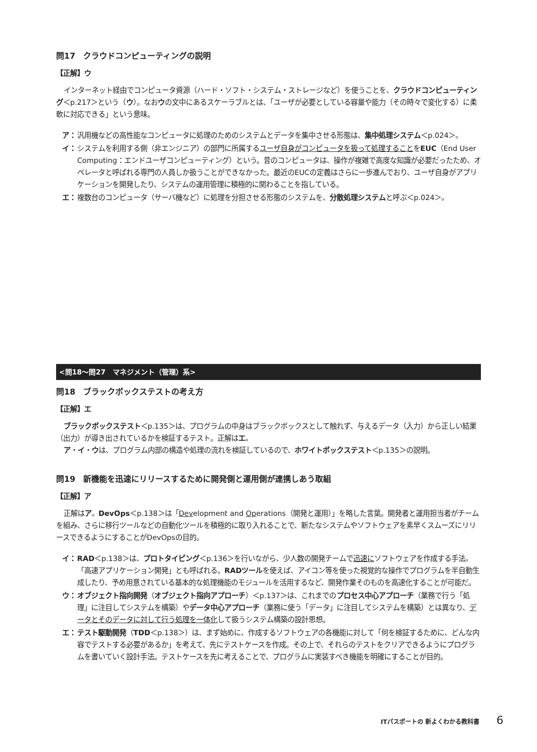問17　クラウドコンピューティングの説明
【正解】ウ
インターネット経由でコンピュータ資源（ハード・ソフト・システム・ストレージなど）を使うことを、クラウドコンピューティング＜p.217＞という（ウ）。なおウの文中にあるスケーラブルとは、「ユーザが必要としている容量や能力（その時々で変化する）に柔軟に対応できる」という意味。
ア： 汎用機などの高性能なコンピュータに処理のためのシステムとデータを集中させる形態は、集中処理システム＜p.024＞。
イ： システムを利用する側（非エンジニア）の部門に所属するユーザ自身がコンピュータを扱って処理することをEUC（End User Computing：エンドユーザコンピューティング）という。昔のコンピュータは、操作が複雑で高度な知識が必要だったため、オペレータと呼ばれる専門の人員しか扱うことができなかった。最近のEUCの定義はさらに一歩進んでおり、ユーザ自身がアプリケーションを開発したり、システムの運用管理に積極的に関わることを指している。
エ： 複数台のコンピュータ（サーバ機など）に処理を分担させる形態のシステムを、分散処理システムと呼ぶ＜p.024＞。
<問18～問27　マネジメント（管理）系>
問18　ブラックボックステストの考え方
【正解】エ
ブラックボックステスト＜p.135＞は、プログラムの中身はブラックボックスとして触れず、与えるデータ（入力）から正しい結果（出力）が導き出されているかを検証するテスト。正解はエ。
ア・イ・ウは、プログラム内部の構造や処理の流れを検証しているので、ホワイトボックステスト＜p.135＞の説明。
問19　新機能を迅速にリリースするために開発側と運用側が連携しあう取組
【正解】ア
正解はア。DevOps＜p.138＞は「Development and Operations（開発と運用）」を略した言葉。開発者と運用担当者がチームを組み、さらに移行ツールなどの自動化ツールを積極的に取り入れることで、新たなシステムやソフトウェアを素早くスムーズにリリースできるようにすることがDevOpsの目的。
イ： RAD＜p.138＞は、プロトタイピング＜p.136＞を行いながら、少人数の開発チームで迅速にソフトウェアを作成する手法。「高速アプリケーション開発」とも呼ばれる。RADツールを使えば、アイコン等を使った視覚的な操作でプログラムを半自動生成したり、予め用意されている基本的な処理機能のモジュールを活用するなど、開発作業そのものを高速化することが可能だ。
ウ： オブジェクト指向開発（オブジェクト指向アプローチ）＜p.137＞は、これまでのプロセス中心アプローチ（業務で行う「処理」に注目してシステムを構築）やデータ中心アプローチ（業務に使う「データ」に注目してシステムを構築）とは異なり、データとそのデータに対して行う処理を一体化して扱うシステム構築の設計思想。
エ： テスト駆動開発（TDD＜p.138＞）は、まず始めに、作成するソフトウェアの各機能に対して「何を検証するために、どんな内容でテストする必要があるか」を考えて、先にテストケースを作成。その上で、それらのテストをクリアできるようにプログラムを書いていく設計手法。テストケースを先に考えることで、プログラムに実装すべき機能を明確にすることが目的。
ITパスポートの 新よくわかる教科書 6